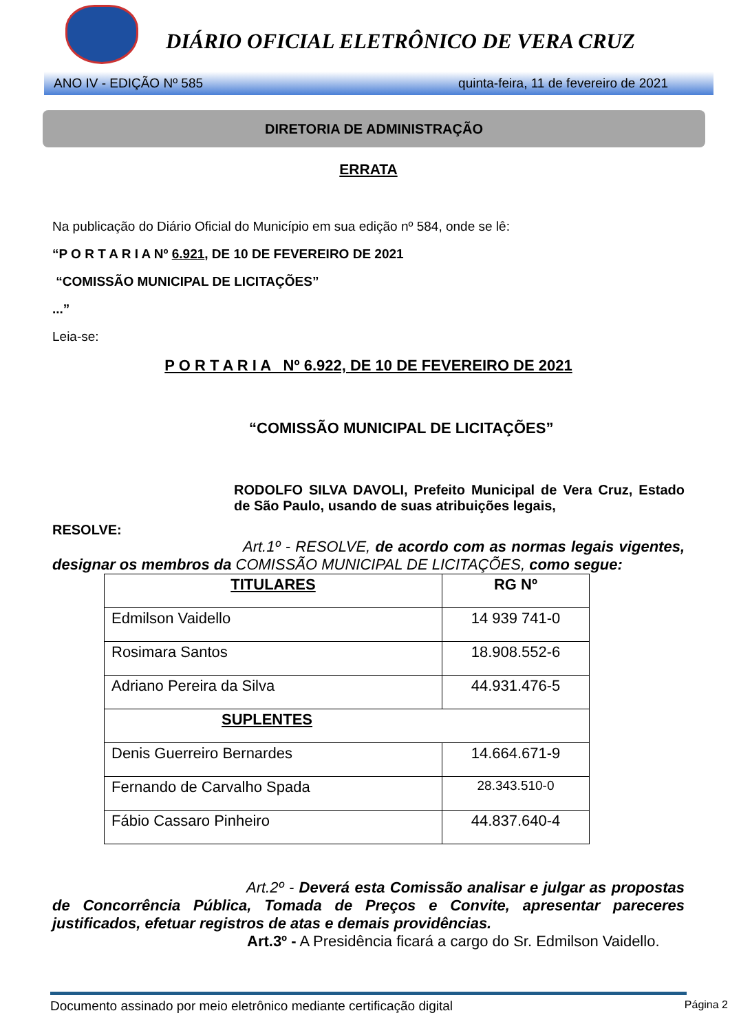DIÁRIO OFICIAL ELETRÔNICO DE VERA CRUZ
ANO IV - EDIÇÃO Nº 585 quinta-feira, 11 de fevereiro de 2021
DIRETORIA DE ADMINISTRAÇÃO
ERRATA
Na publicação do Diário Oficial do Município em sua edição nº 584, onde se lê:
“P O R T A R I A Nº 6.921, DE 10 DE FEVEREIRO DE 2021
“COMISSÃO MUNICIPAL DE LICITAÇÕES”
...”
Leia-se:
P O R T A R I A Nº 6.922, DE 10 DE FEVEREIRO DE 2021
“COMISSÃO MUNICIPAL DE LICITAÇÕES”
RODOLFO SILVA DAVOLI, Prefeito Municipal de Vera Cruz, Estado de São Paulo, usando de suas atribuições legais,
RESOLVE:
Art.1º - RESOLVE, de acordo com as normas legais vigentes, designar os membros da COMISSÃO MUNICIPAL DE LICITAÇÕES, como segue:
| TITULARES | RG Nº |
| Edmilson Vaidello | 14 939 741-0 |
| Rosimara Santos | 18.908.552-6 |
| Adriano Pereira da Silva | 44.931.476-5 |
| SUPLENTES | |
| Denis Guerreiro Bernardes | 14.664.671-9 |
| Fernando de Carvalho Spada | 28.343.510-0 |
| Fábio Cassaro Pinheiro | 44.837.640-4 |
Art.2º - Deverá esta Comissão analisar e julgar as propostas de Concorrência Pública, Tomada de Preços e Convite, apresentar pareceres justificados, efetuar registros de atas e demais providências.
Art.3º - A Presidência ficará a cargo do Sr. Edmilson Vaidello.
Documento assinado por meio eletrônico mediante certificação digital Página 2